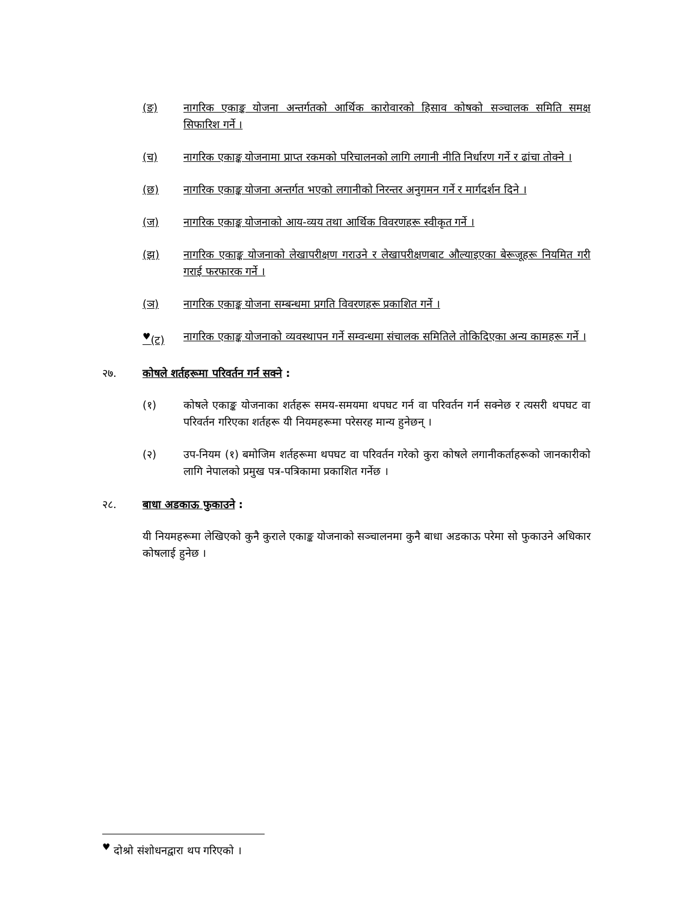(ङ) नागरिक एकाङ्क योजना अन्तर्गतको आर्थिक कारोवारको हिसाव कोषको सञ्चालक समिति समक्ष सिफारिश गर्ने ।
(च) नागरिक एकाङ्क योजनामा प्राप्त रकमको परिचालनको लागि लगानी नीति निर्धारण गर्ने र ढांचा तोक्ने ।
(छ) नागरिक एकाङ्क योजना अन्तर्गत भएको लगानीको निरन्तर अनुगमन गर्ने र मार्गदर्शन दिने ।
(ज) नागरिक एकाङ्क योजनाको आय-व्यय तथा आर्थिक विवरणहरू स्वीकृत गर्ने ।
(झ) नागरिक एकाङ्क योजनाको लेखापरीक्षण गराउने र लेखापरीक्षणबाट औल्याइएका बेरूजूहरू नियमित गरी गराई फरफारक गर्ने ।
(ञ) नागरिक एकाङ्क योजना सम्बन्धमा प्रगति विवरणहरू प्रकाशित गर्ने ।
<sup>♥</sup>(ट) नागरिक एकाङ्क योजनाको व्यवस्थापन गर्ने सम्वन्धमा संचालक समितिले तोकिदिएका अन्य कामहरू गर्ने ।
२७. कोषले शर्तहरूमा परिवर्तन गर्न सक्ने :
(१) कोषले एकाङ्क योजनाका शर्तहरू समय-समयमा थपघट गर्न वा परिवर्तन गर्न सक्नेछ र त्यसरी थपघट वा परिवर्तन गरिएका शर्तहरू यी नियमहरूमा परेसरह मान्य हुनेछन् ।
(२) उप-नियम (१) बमोजिम शर्तहरूमा थपघट वा परिवर्तन गरेको कुरा कोषले लगानीकर्ताहरूको जानकारीको लागि नेपालको प्रमुख पत्र-पत्रिकामा प्रकाशित गर्नेछ ।
२८. बाधा अडकाऊ फुकाउने :
यी नियमहरूमा लेखिएको कुनै कुराले एकाङ्क योजनाको सञ्चालनमा कुनै बाधा अडकाऊ परेमा सो फुकाउने अधिकार कोषलाई हुनेछ ।
<sup>♥</sup> दोश्रो संशोधनद्वारा थप गरिएको ।